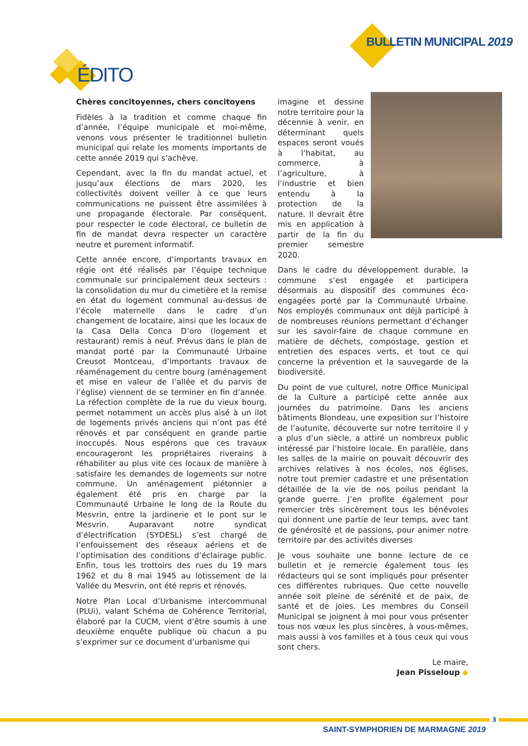BULLETIN MUNICIPAL 2019
ÉDITO
Chères concitoyennes, chers concitoyens
Fidèles à la tradition et comme chaque fin d’année, l’équipe municipale et moi-même, venons vous présenter le traditionnel bulletin municipal qui relate les moments importants de cette année 2019 qui s’achève.
Cependant, avec la fin du mandat actuel, et jusqu’aux élections de mars 2020, les collectivités doivent veiller à ce que leurs communications ne puissent être assimilées à une propagande électorale. Par conséquent, pour respecter le code électoral, ce bulletin de fin de mandat devra respecter un caractère neutre et purement informatif.
Cette année encore, d’importants travaux en régie ont été réalisés par l’équipe technique communale sur principalement deux secteurs : la consolidation du mur du cimetière et la remise en état du logement communal au-dessus de l’école maternelle dans le cadre d’un changement de locataire, ainsi que les locaux de la Casa Della Conca D’oro (logement et restaurant) remis à neuf. Prévus dans le plan de mandat porté par la Communauté Urbaine Creusot Montceau, d’importants travaux de réaménagement du centre bourg (aménagement et mise en valeur de l’allée et du parvis de l’église) viennent de se terminer en fin d’année. La réfection complète de la rue du vieux bourg, permet notamment un accès plus aisé à un ilot de logements privés anciens qui n’ont pas été rénovés et par conséquent en grande partie inoccupés. Nous espérons que ces travaux encourageront les propriétaires riverains à réhabiliter au plus vite ces locaux de manière à satisfaire les demandes de logements sur notre commune. Un aménagement piétonnier a également été pris en charge par la Communauté Urbaine le long de la Route du Mesvrin, entre la jardinerie et le pont sur le Mesvrin. Auparavant notre syndicat d’électrification (SYDESL) s’est chargé de l’enfouissement des réseaux aériens et de l’optimisation des conditions d’éclairage public. Enfin, tous les trottoirs des rues du 19 mars 1962 et du 8 mai 1945 au lotissement de la Vallée du Mesvrin, ont été repris et rénovés.
Notre Plan Local d’Urbanisme intercommunal (PLUi), valant Schéma de Cohérence Territorial, élaboré par la CUCM, vient d’être soumis à une deuxième enquête publique où chacun a pu s’exprimer sur ce document d’urbanisme qui
imagine et dessine notre territoire pour la décennie à venir, en déterminant quels espaces seront voués à l’habitat, au commerce, à l’agriculture, à l’industrie et bien entendu à la protection de la nature. Il devrait être mis en application à partir de la fin du premier semestre 2020.
Dans le cadre du développement durable, la commune s’est engagée et participera désormais au dispositif des communes éco-engagées porté par la Communauté Urbaine. Nos employés communaux ont déjà participé à de nombreuses réunions permettant d’échanger sur les savoir-faire de chaque commune en matière de déchets, compostage, gestion et entretien des espaces verts, et tout ce qui concerne la prévention et la sauvegarde de la biodiversité.
Du point de vue culturel, notre Office Municipal de la Culture a participé cette année aux journées du patrimoine. Dans les anciens bâtiments Blondeau, une exposition sur l’histoire de l’autunite, découverte sur notre territoire il y a plus d’un siècle, a attiré un nombreux public intéressé par l’histoire locale. En parallèle, dans les salles de la mairie on pouvait découvrir des archives relatives à nos écoles, nos églises, notre tout premier cadastre et une présentation détaillée de la vie de nos poilus pendant la grande guerre. J’en profite également pour remercier très sincèrement tous les bénévoles qui donnent une partie de leur temps, avec tant de générosité et de passions, pour animer notre territoire par des activités diverses
Je vous souhaite une bonne lecture de ce bulletin et je remercie également tous les rédacteurs qui se sont impliqués pour présenter ces différentes rubriques. Que cette nouvelle année soit pleine de sérénité et de paix, de santé et de joies. Les membres du Conseil Municipal se joignent à moi pour vous présenter tous nos vœux les plus sincères, à vous-mêmes, mais aussi à vos familles et à tous ceux qui vous sont chers.
Le maire,
Jean Pisseloup ◆
3
SAINT-SYMPHORIEN DE MARMAGNE 2019